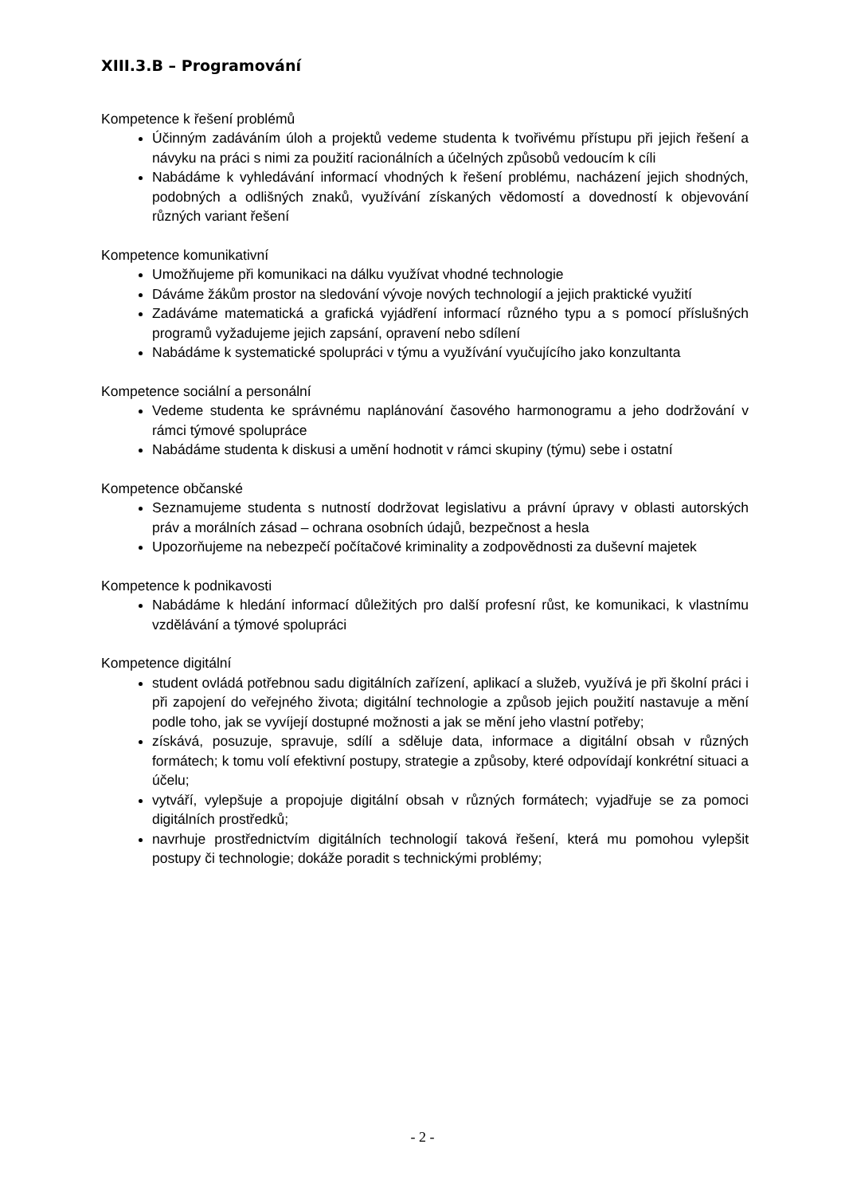XIII.3.B – Programování
Kompetence k řešení problémů
Účinným zadáváním úloh a projektů vedeme studenta k tvořivému přístupu při jejich řešení a návyku na práci s nimi za použití racionálních a účelných způsobů vedoucím k cíli
Nabádáme k vyhledávání informací vhodných k řešení problému, nacházení jejich shodných, podobných a odlišných znaků, využívání získaných vědomostí a dovedností k objevování různých variant řešení
Kompetence komunikativní
Umožňujeme při komunikaci na dálku využívat vhodné technologie
Dáváme žákům prostor na sledování vývoje nových technologií a jejich praktické využití
Zadáváme matematická a grafická vyjádření informací různého typu a s pomocí příslušných programů vyžadujeme jejich zapsání, opravení nebo sdílení
Nabádáme k systematické spolupráci v týmu a využívání vyučujícího jako konzultanta
Kompetence sociální a personální
Vedeme studenta ke správnému naplánování časového harmonogramu a jeho dodržování v rámci týmové spolupráce
Nabádáme studenta k diskusi a umění hodnotit v rámci skupiny (týmu) sebe i ostatní
Kompetence občanské
Seznamujeme studenta s nutností dodržovat legislativu a právní úpravy v oblasti autorských práv a morálních zásad – ochrana osobních údajů, bezpečnost a hesla
Upozorňujeme na nebezpečí počítačové kriminality a zodpovědnosti za duševní majetek
Kompetence k podnikavosti
Nabádáme k hledání informací důležitých pro další profesní růst, ke komunikaci, k vlastnímu vzdělávání a týmové spolupráci
Kompetence digitální
student ovládá potřebnou sadu digitálních zařízení, aplikací a služeb, využívá je při školní práci i při zapojení do veřejného života; digitální technologie a způsob jejich použití nastavuje a mění podle toho, jak se vyvíjejí dostupné možnosti a jak se mění jeho vlastní potřeby;
získává, posuzuje, spravuje, sdílí a sděluje data, informace a digitální obsah v různých formátech; k tomu volí efektivní postupy, strategie a způsoby, které odpovídají konkrétní situaci a účelu;
vytváří, vylepšuje a propojuje digitální obsah v různých formátech; vyjadřuje se za pomoci digitálních prostředků;
navrhuje prostřednictvím digitálních technologií taková řešení, která mu pomohou vylepšit postupy či technologie; dokáže poradit s technickými problémy;
- 2 -